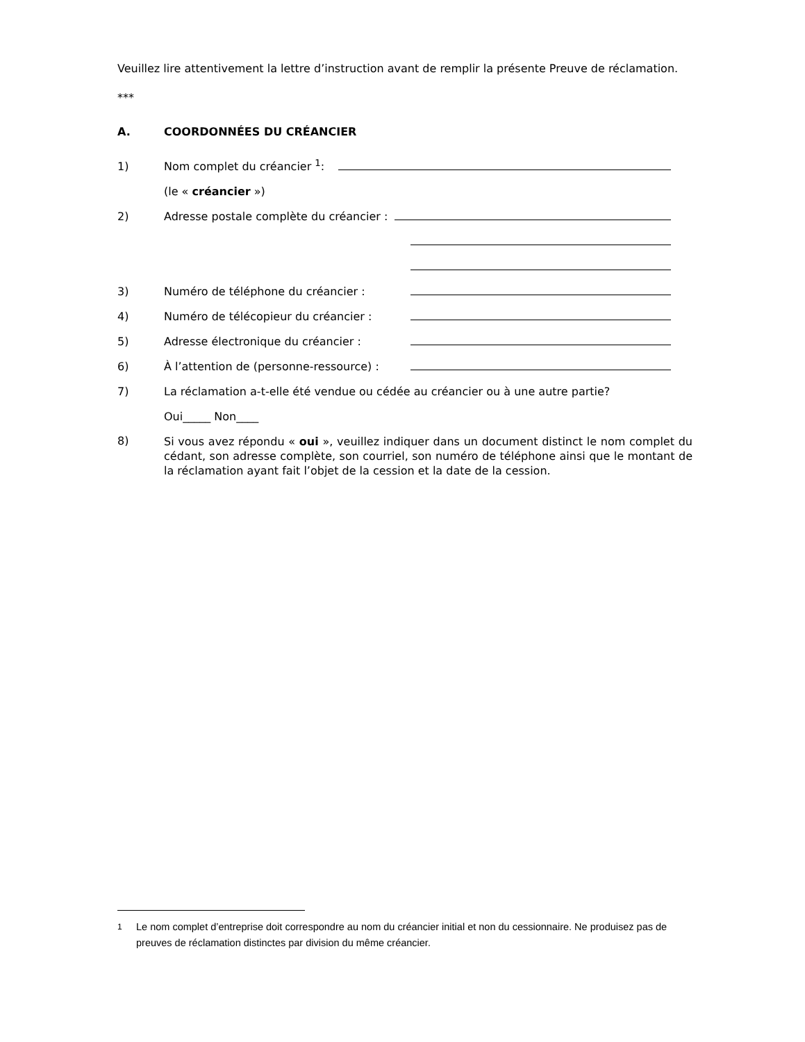Veuillez lire attentivement la lettre d’instruction avant de remplir la présente Preuve de réclamation.
***
A. COORDONNÉES DU CRÉANCIER
1) Nom complet du créancier <sup>1</sup>:
(le « créancier »)
2) Adresse postale complète du créancier :
3) Numéro de téléphone du créancier :
4) Numéro de télécopieur du créancier :
5) Adresse électronique du créancier :
6) À l’attention de (personne-ressource) :
7) La réclamation a-t-elle été vendue ou cédée au créancier ou à une autre partie?
Oui_____ Non____
8)
Si vous avez répondu « oui », veuillez indiquer dans un document distinct le nom complet du cédant, son adresse complète, son courriel, son numéro de téléphone ainsi que le montant de la réclamation ayant fait l’objet de la cession et la date de la cession.
<sup>1</sup> Le nom complet d’entreprise doit correspondre au nom du créancier initial et non du cessionnaire. Ne produisez pas de preuves de réclamation distinctes par division du même créancier.